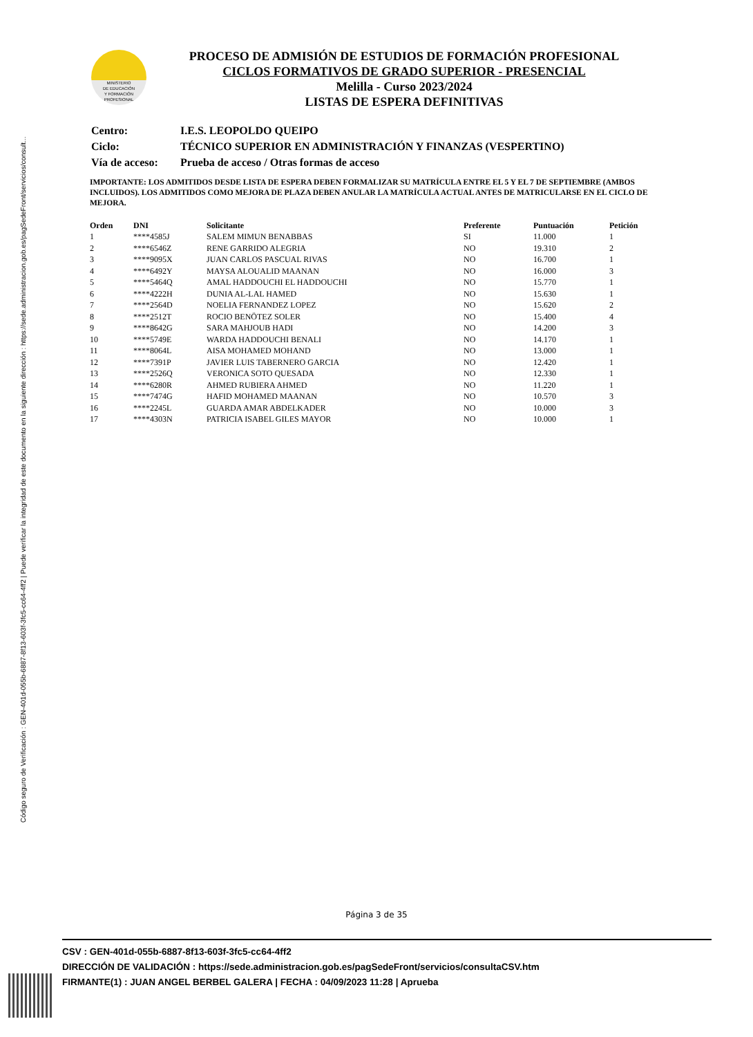Código seguro de Verificación : GEN-401d-055b-6887-8f13-603f-3fc5-cc64-4ff2 | Puede verificar la integridad de este documento en la siguiente dirección : https://sede.administracion.gob.es/pagSedeFront/servicios/consult...
MINISTERIO
DE EDUCACIÓN
Y FORMACIÓN
PROFESIONAL
PROCESO DE ADMISIÓN DE ESTUDIOS DE FORMACIÓN PROFESIONAL
CICLOS FORMATIVOS DE GRADO SUPERIOR - PRESENCIAL
Melilla - Curso 2023/2024
LISTAS DE ESPERA DEFINITIVAS
| Centro: | I.E.S. LEOPOLDO QUEIPO |
| Ciclo: | TÉCNICO SUPERIOR EN ADMINISTRACIÓN Y FINANZAS (VESPERTINO) |
| Vía de acceso: | Prueba de acceso / Otras formas de acceso |
IMPORTANTE: LOS ADMITIDOS DESDE LISTA DE ESPERA DEBEN FORMALIZAR SU MATRÍCULA ENTRE EL 5 Y EL 7 DE SEPTIEMBRE (AMBOS INCLUIDOS). LOS ADMITIDOS COMO MEJORA DE PLAZA DEBEN ANULAR LA MATRÍCULA ACTUAL ANTES DE MATRICULARSE EN EL CICLO DE MEJORA.
| Orden | DNI | Solicitante | Preferente | Puntuación | Petición |
| --- | --- | --- | --- | --- | --- |
| 1 | ****4585J | SALEM MIMUN BENABBAS | SI | 11.000 | 1 |
| 2 | ****6546Z | RENE GARRIDO ALEGRIA | NO | 19.310 | 2 |
| 3 | ****9095X | JUAN CARLOS PASCUAL RIVAS | NO | 16.700 | 1 |
| 4 | ****6492Y | MAYSA ALOUALID MAANAN | NO | 16.000 | 3 |
| 5 | ****5464Q | AMAL HADDOUCHI EL HADDOUCHI | NO | 15.770 | 1 |
| 6 | ****4222H | DUNIA AL-LAL HAMED | NO | 15.630 | 1 |
| 7 | ****2564D | NOELIA FERNANDEZ LOPEZ | NO | 15.620 | 2 |
| 8 | ****2512T | ROCIO BENÖTEZ SOLER | NO | 15.400 | 4 |
| 9 | ****8642G | SARA MAHJOUB HADI | NO | 14.200 | 3 |
| 10 | ****5749E | WARDA HADDOUCHI BENALI | NO | 14.170 | 1 |
| 11 | ****8064L | AISA MOHAMED MOHAND | NO | 13.000 | 1 |
| 12 | ****7391P | JAVIER LUIS TABERNERO GARCIA | NO | 12.420 | 1 |
| 13 | ****2526Q | VERONICA SOTO QUESADA | NO | 12.330 | 1 |
| 14 | ****6280R | AHMED RUBIERA AHMED | NO | 11.220 | 1 |
| 15 | ****7474G | HAFID MOHAMED MAANAN | NO | 10.570 | 3 |
| 16 | ****2245L | GUARDA AMAR ABDELKADER | NO | 10.000 | 3 |
| 17 | ****4303N | PATRICIA ISABEL GILES MAYOR | NO | 10.000 | 1 |
Página 3 de 35
CSV : GEN-401d-055b-6887-8f13-603f-3fc5-cc64-4ff2
DIRECCIÓN DE VALIDACIÓN : https://sede.administracion.gob.es/pagSedeFront/servicios/consultaCSV.htm
FIRMANTE(1) : JUAN ANGEL BERBEL GALERA | FECHA : 04/09/2023 11:28 | Aprueba